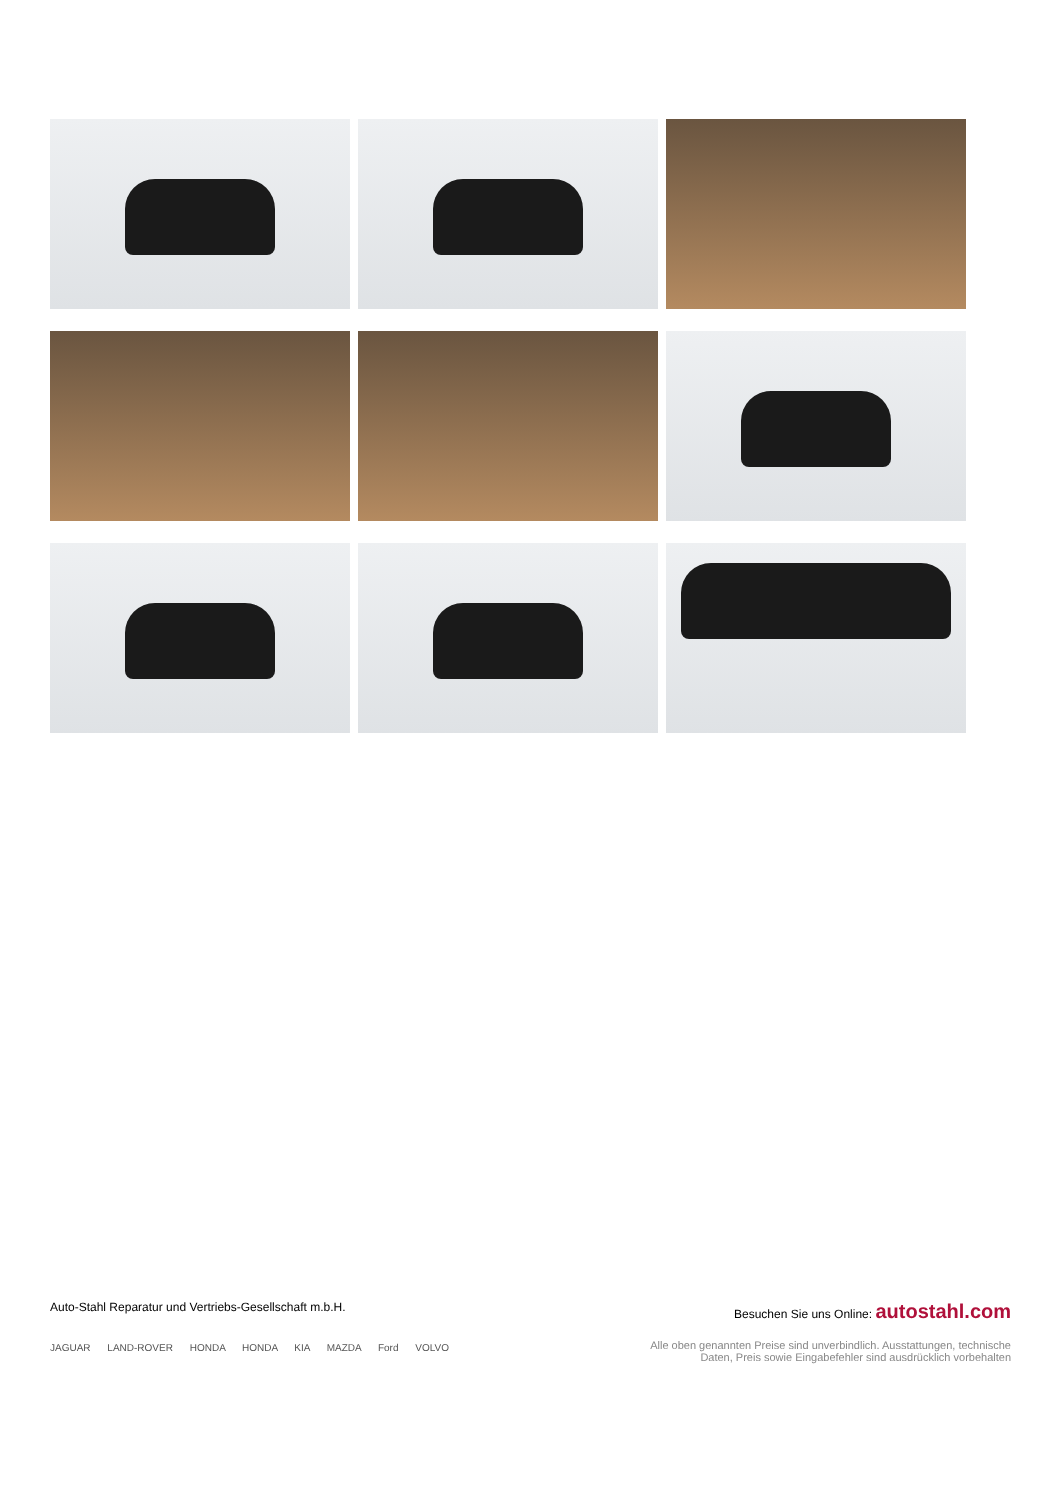Auto-Stahl Reparatur und Vertriebs-Gesellschaft m.b.H.
JAGUAR LAND-ROVER HONDA HONDA KIA MAZDA Ford VOLVO
Besuchen Sie uns Online: autostahl.com
Alle oben genannten Preise sind unverbindlich. Ausstattungen, technische
Daten, Preis sowie Eingabefehler sind ausdrücklich vorbehalten